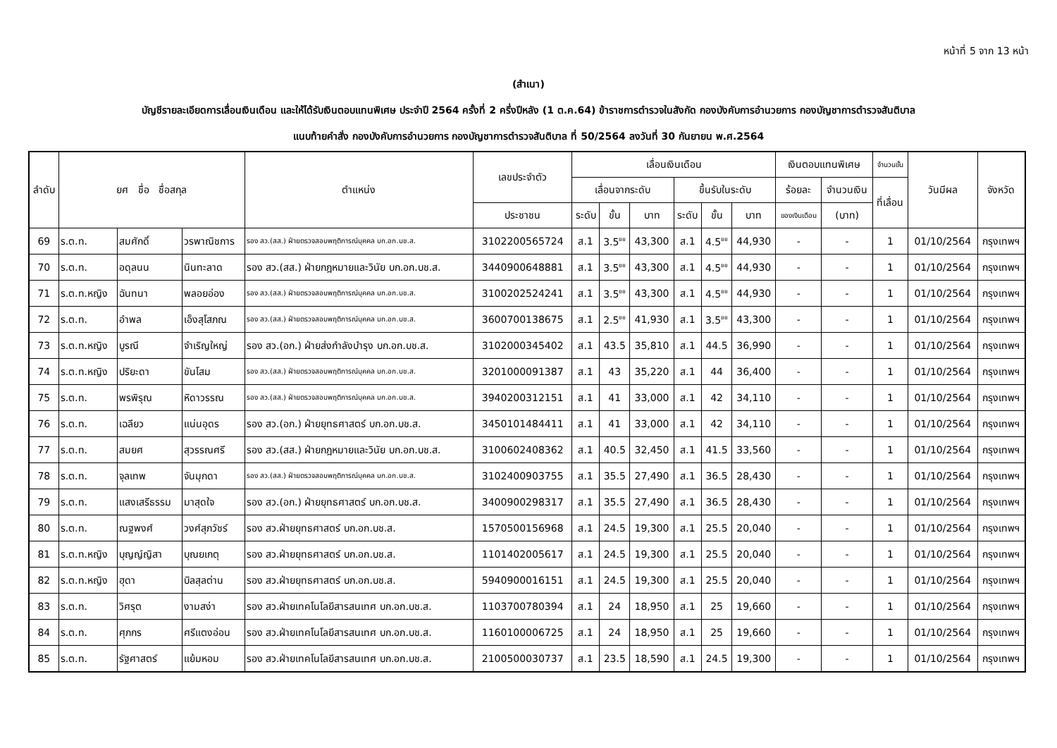หน้าที่ 5 จาก 13 หน้า
(สำเนา)
บัญชีรายละเอียดการเลื่อนเงินเดือน และให้ได้รับเงินตอบแทนพิเศษ ประจำปี 2564 ครั้งที่ 2 ครึ่งปีหลัง (1 ต.ค.64) ข้าราชการตำรวจในสังกัด กองบังคับการอำนวยการ กองบัญชาการตำรวจสันติบาล
แนบท้ายคำสั่ง กองบังคับการอำนวยการ กองบัญชาการตำรวจสันติบาล ที่ 50/2564 ลงวันที่ 30 กันยายน พ.ศ.2564
| ลำดับ | ยศ ชื่อ ชื่อสกุล | | | ตำแหน่ง | เลขประจำตัว | เลื่อนเงินเดือน | | | | | | เงินตอบแทนพิเศษ | | จำนวนขั้น | วันมีผล | จังหวัด |
| --- | --- | --- | --- | --- | --- | --- | --- | --- | --- | --- | --- | --- | --- | --- | --- | --- |
| | | | | | | เลื่อนจากระดับ | | | ขึ้นรับในระดับ | | | ร้อยละ | จำนวนเงิน | ที่เลื่อน | | |
| | | | | | ประชาชน | ระดับ | ขั้น | บาท | ระดับ | ขั้น | บาท | ของเงินเดือน | (บาท) | | | |
| 69 | ร.ต.ท. | สมศักดิ์ | วรพาณิชการ | รอง สว.(สส.) ฝ่ายตรวจสอบพฤติการณ์บุคคล บก.อก.บช.ส. | 3102200565724 | ส.1 | 3.5<sup>ยย</sup> | 43,300 | ส.1 | 4.5<sup>ยย</sup> | 44,930 | - | - | 1 | 01/10/2564 | กรุงเทพฯ |
| 70 | ร.ต.ท. | อดุลนน | นินทะลาด | รอง สว.(สส.) ฝ่ายกฎหมายและวินัย บก.อก.บช.ส. | 3440900648881 | ส.1 | 3.5<sup>ยย</sup> | 43,300 | ส.1 | 4.5<sup>ยย</sup> | 44,930 | - | - | 1 | 01/10/2564 | กรุงเทพฯ |
| 71 | ร.ต.ท.หญิง | ฉันทนา | พลอยอ่อง | รอง สว.(สส.) ฝ่ายตรวจสอบพฤติการณ์บุคคล บก.อก.บช.ส. | 3100202524241 | ส.1 | 3.5<sup>ยย</sup> | 43,300 | ส.1 | 4.5<sup>ยย</sup> | 44,930 | - | - | 1 | 01/10/2564 | กรุงเทพฯ |
| 72 | ร.ต.ท. | อำพล | เอ็งสุโสภณ | รอง สว.(สส.) ฝ่ายตรวจสอบพฤติการณ์บุคคล บก.อก.บช.ส. | 3600700138675 | ส.1 | 2.5<sup>ยย</sup> | 41,930 | ส.1 | 3.5<sup>ยย</sup> | 43,300 | - | - | 1 | 01/10/2564 | กรุงเทพฯ |
| 73 | ร.ต.ท.หญิง | บูรณี | จำเริญใหญ่ | รอง สว.(อก.) ฝ่ายส่งกำลังบำรุง บก.อก.บช.ส. | 3102000345402 | ส.1 | 43.5 | 35,810 | ส.1 | 44.5 | 36,990 | - | - | 1 | 01/10/2564 | กรุงเทพฯ |
| 74 | ร.ต.ท.หญิง | ปริยะดา | ขันโสม | รอง สว.(สส.) ฝ่ายตรวจสอบพฤติการณ์บุคคล บก.อก.บช.ส. | 3201000091387 | ส.1 | 43 | 35,220 | ส.1 | 44 | 36,400 | - | - | 1 | 01/10/2564 | กรุงเทพฯ |
| 75 | ร.ต.ท. | พรพิรุณ | หิดาวรรณ | รอง สว.(สส.) ฝ่ายตรวจสอบพฤติการณ์บุคคล บก.อก.บช.ส. | 3940200312151 | ส.1 | 41 | 33,000 | ส.1 | 42 | 34,110 | - | - | 1 | 01/10/2564 | กรุงเทพฯ |
| 76 | ร.ต.ท. | เฉลียว | แน่นอุดร | รอง สว.(อก.) ฝ่ายยุทธศาสตร์ บก.อก.บช.ส. | 3450101484411 | ส.1 | 41 | 33,000 | ส.1 | 42 | 34,110 | - | - | 1 | 01/10/2564 | กรุงเทพฯ |
| 77 | ร.ต.ท. | สมยศ | สุวรรณศรี | รอง สว.(สส.) ฝ่ายกฎหมายและวินัย บก.อก.บช.ส. | 3100602408362 | ส.1 | 40.5 | 32,450 | ส.1 | 41.5 | 33,560 | - | - | 1 | 01/10/2564 | กรุงเทพฯ |
| 78 | ร.ต.ท. | จุลเทพ | จันมุกดา | รอง สว.(สส.) ฝ่ายตรวจสอบพฤติการณ์บุคคล บก.อก.บช.ส. | 3102400903755 | ส.1 | 35.5 | 27,490 | ส.1 | 36.5 | 28,430 | - | - | 1 | 01/10/2564 | กรุงเทพฯ |
| 79 | ร.ต.ท. | แสงเสรีธรรม | มาสุดใจ | รอง สว.(อก.) ฝ่ายยุทธศาสตร์ บก.อก.บช.ส. | 3400900298317 | ส.1 | 35.5 | 27,490 | ส.1 | 36.5 | 28,430 | - | - | 1 | 01/10/2564 | กรุงเทพฯ |
| 80 | ร.ต.ท. | ณฐพงศ์ | วงศ์สุภวัชร์ | รอง สว.ฝ่ายยุทธศาสตร์ บก.อก.บช.ส. | 1570500156968 | ส.1 | 24.5 | 19,300 | ส.1 | 25.5 | 20,040 | - | - | 1 | 01/10/2564 | กรุงเทพฯ |
| 81 | ร.ต.ท.หญิง | บุญญ์ญิสา | บุณยเกตุ | รอง สว.ฝ่ายยุทธศาสตร์ บก.อก.บช.ส. | 1101402005617 | ส.1 | 24.5 | 19,300 | ส.1 | 25.5 | 20,040 | - | - | 1 | 01/10/2564 | กรุงเทพฯ |
| 82 | ร.ต.ท.หญิง | ฮุดา | บิลสุลต่าน | รอง สว.ฝ่ายยุทธศาสตร์ บก.อก.บช.ส. | 5940900016151 | ส.1 | 24.5 | 19,300 | ส.1 | 25.5 | 20,040 | - | - | 1 | 01/10/2564 | กรุงเทพฯ |
| 83 | ร.ต.ท. | วิศรุต | งามสง่า | รอง สว.ฝ่ายเทคโนโลยีสารสนเทศ บก.อก.บช.ส. | 1103700780394 | ส.1 | 24 | 18,950 | ส.1 | 25 | 19,660 | - | - | 1 | 01/10/2564 | กรุงเทพฯ |
| 84 | ร.ต.ท. | ศุภกร | ศรีแตงอ่อน | รอง สว.ฝ่ายเทคโนโลยีสารสนเทศ บก.อก.บช.ส. | 1160100006725 | ส.1 | 24 | 18,950 | ส.1 | 25 | 19,660 | - | - | 1 | 01/10/2564 | กรุงเทพฯ |
| 85 | ร.ต.ท. | รัฐศาสตร์ | แย้มหอม | รอง สว.ฝ่ายเทคโนโลยีสารสนเทศ บก.อก.บช.ส. | 2100500030737 | ส.1 | 23.5 | 18,590 | ส.1 | 24.5 | 19,300 | - | - | 1 | 01/10/2564 | กรุงเทพฯ |